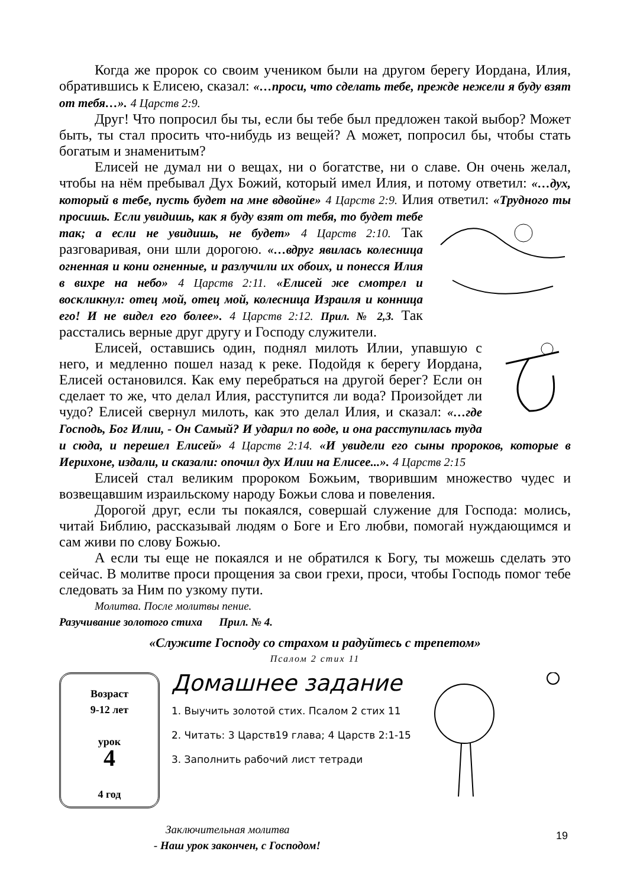Когда же пророк со своим учеником были на другом берегу Иордана, Илия, обратившись к Елисею, сказал: «…проси, что сделать тебе, прежде нежели я буду взят от тебя…». 4 Царств 2:9.
Друг! Что попросил бы ты, если бы тебе был предложен такой выбор? Может быть, ты стал просить что-нибудь из вещей? А может, попросил бы, чтобы стать богатым и знаменитым?
Елисей не думал ни о вещах, ни о богатстве, ни о славе. Он очень желал, чтобы на нём пребывал Дух Божий, который имел Илия, и потому ответил: «…дух, который в тебе, пусть будет на мне вдвойне» 4 Царств 2:9. Илия ответил: «Трудного ты просишь. Если увидишь, как я буду взят от тебя, то будет тебе так; а если не увидишь, не будет» 4 Царств 2:10. Так разговаривая, они шли дорогою. «…вдруг явилась колесница огненная и кони огненные, и разлучили их обоих, и понесся Илия в вихре на небо» 4 Царств 2:11. «Елисей же смотрел и воскликнул: отец мой, отец мой, колесница Израиля и конница его! И не видел его более». 4 Царств 2:12. Прил. № 2,3. Так расстались верные друг другу и Господу служители.
Елисей, оставшись один, поднял милоть Илии, упавшую с него, и медленно пошел назад к реке. Подойдя к берегу Иордана, Елисей остановился. Как ему перебраться на другой берег? Если он сделает то же, что делал Илия, расступится ли вода? Произойдет ли чудо? Елисей свернул милоть, как это делал Илия, и сказал: «…где Господь, Бог Илии, - Он Самый? И ударил по воде, и она расступилась туда и сюда, и перешел Елисей» 4 Царств 2:14. «И увидели его сыны пророков, которые в Иерихоне, издали, и сказали: опочил дух Илии на Елисее...». 4 Царств 2:15
Елисей стал великим пророком Божьим, творившим множество чудес и возвещавшим израильскому народу Божьи слова и повеления.
Дорогой друг, если ты покаялся, совершай служение для Господа: молись, читай Библию, рассказывай людям о Боге и Его любви, помогай нуждающимся и сам живи по слову Божью.
А если ты еще не покаялся и не обратился к Богу, ты можешь сделать это сейчас. В молитве проси прощения за свои грехи, проси, чтобы Господь помог тебе следовать за Ним по узкому пути.
Молитва. После молитвы пение.
Разучивание золотого стиха Прил. № 4.
«Служите Господу со страхом и радуйтесь с трепетом»
Псалом 2 стих 11
Возраст
9-12 лет
урок
4
4 год
Домашнее задание
1. Выучить золотой стих. Псалом 2 стих 11
2. Читать: 3 Царств19 глава; 4 Царств 2:1-15
3. Заполнить рабочий лист тетради
Заключительная молитва
- Наш урок закончен, с Господом!
19